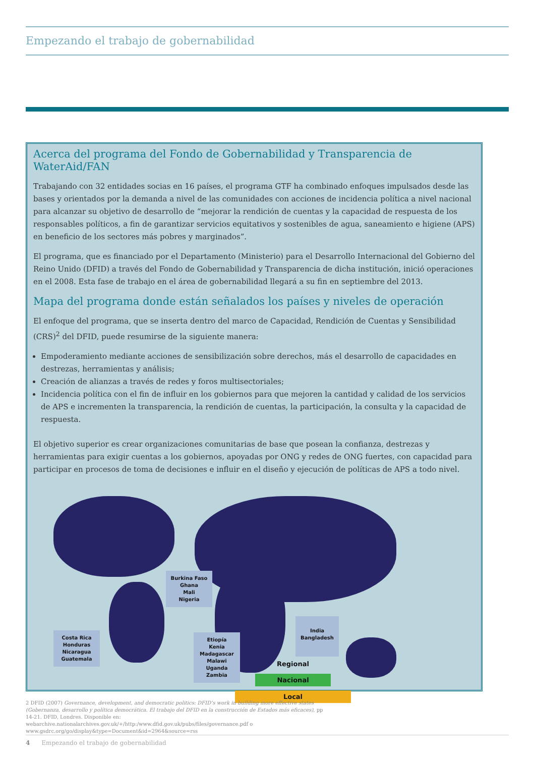Empezando el trabajo de gobernabilidad
Acerca del programa del Fondo de Gobernabilidad y Transparencia de WaterAid/FAN
Trabajando con 32 entidades socias en 16 países, el programa GTF ha combinado enfoques impulsados desde las bases y orientados por la demanda a nivel de las comunidades con acciones de incidencia política a nivel nacional para alcanzar su objetivo de desarrollo de “mejorar la rendición de cuentas y la capacidad de respuesta de los responsables políticos, a fin de garantizar servicios equitativos y sostenibles de agua, saneamiento e higiene (APS) en beneficio de los sectores más pobres y marginados”.
El programa, que es financiado por el Departamento (Ministerio) para el Desarrollo Internacional del Gobierno del Reino Unido (DFID) a través del Fondo de Gobernabilidad y Transparencia de dicha institución, inició operaciones en el 2008. Esta fase de trabajo en el área de gobernabilidad llegará a su fin en septiembre del 2013.
Mapa del programa donde están señalados los países y niveles de operación
El enfoque del programa, que se inserta dentro del marco de Capacidad, Rendición de Cuentas y Sensibilidad (CRS)<sup>2</sup> del DFID, puede resumirse de la siguiente manera:
Empoderamiento mediante acciones de sensibilización sobre derechos, más el desarrollo de capacidades en destrezas, herramientas y análisis;
Creación de alianzas a través de redes y foros multisectoriales;
Incidencia política con el fin de influir en los gobiernos para que mejoren la cantidad y calidad de los servicios de APS e incrementen la transparencia, la rendición de cuentas, la participación, la consulta y la capacidad de respuesta.
El objetivo superior es crear organizaciones comunitarias de base que posean la confianza, destrezas y herramientas para exigir cuentas a los gobiernos, apoyadas por ONG y redes de ONG fuertes, con capacidad para participar en procesos de toma de decisiones e influir en el diseño y ejecución de políticas de APS a todo nivel.
Burkina Faso
Ghana
Mali
Nigeria
Costa Rica
Honduras
Nicaragua
Guatemala
Etiopía
Kenia
Madagascar
Malawi
Uganda
Zambia
India
Bangladesh
Regional
Nacional
Local
2 DFID (2007) Governance, development, and democratic politics: DFID’s work in building more effective states (Gobernanza, desarrollo y política democrática. El trabajo del DFID en la construcción de Estados más eficaces), pp 14-21. DFID, Londres. Disponible en: webarchive.nationalarchives.gov.uk/+/http:/www.dfid.gov.uk/pubs/files/governance.pdf o www.gsdrc.org/go/display&type=Document&id=2964&source=rss
4 Empezando el trabajo de gobernabilidad